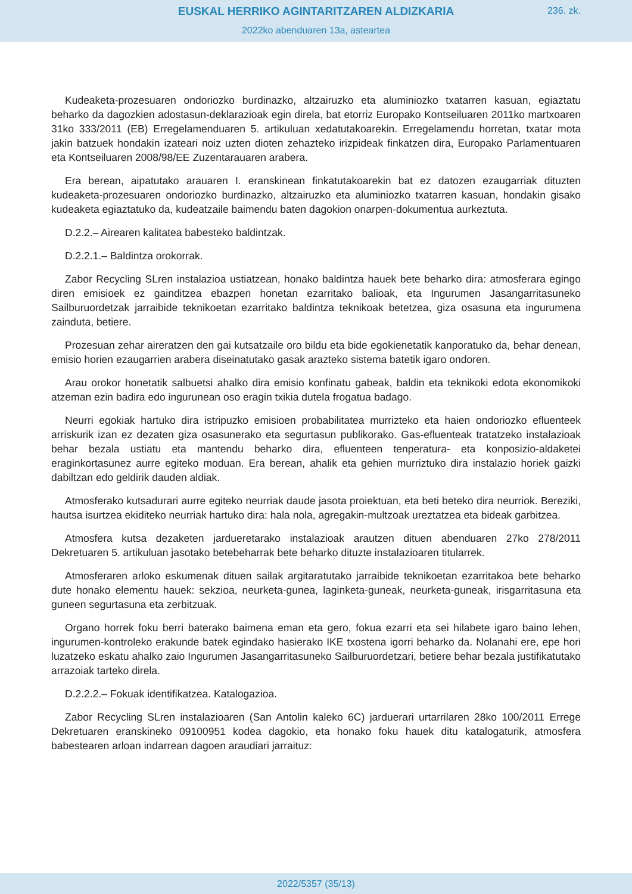EUSKAL HERRIKO AGINTARITZAREN ALDIZKARIA
236. zk.
2022ko abenduaren 13a, asteartea
Kudeaketa-prozesuaren ondoriozko burdinazko, altzairuzko eta aluminiozko txatarren kasuan, egiaztatu beharko da dagozkien adostasun-deklarazioak egin direla, bat etorriz Europako Kontseiluaren 2011ko martxoaren 31ko 333/2011 (EB) Erregelamenduaren 5. artikuluan xedatutakoarekin. Erregelamendu horretan, txatar mota jakin batzuek hondakin izateari noiz uzten dioten zehazteko irizpideak finkatzen dira, Europako Parlamentuaren eta Kontseiluaren 2008/98/EE Zuzentarauaren arabera.
Era berean, aipatutako arauaren I. eranskinean finkatutakoarekin bat ez datozen ezaugarriak dituzten kudeaketa-prozesuaren ondoriozko burdinazko, altzairuzko eta aluminiozko txatarren kasuan, hondakin gisako kudeaketa egiaztatuko da, kudeatzaile baimendu baten dagokion onarpen-dokumentua aurkeztuta.
D.2.2.– Airearen kalitatea babesteko baldintzak.
D.2.2.1.– Baldintza orokorrak.
Zabor Recycling SLren instalazioa ustiatzean, honako baldintza hauek bete beharko dira: atmosferara egingo diren emisioek ez gainditzea ebazpen honetan ezarritako balioak, eta Ingurumen Jasangarritasuneko Sailburuordetzak jarraibide teknikoetan ezarritako baldintza teknikoak betetzea, giza osasuna eta ingurumena zainduta, betiere.
Prozesuan zehar aireratzen den gai kutsatzaile oro bildu eta bide egokienetatik kanporatuko da, behar denean, emisio horien ezaugarrien arabera diseinatutako gasak arazteko sistema batetik igaro ondoren.
Arau orokor honetatik salbuetsi ahalko dira emisio konfinatu gabeak, baldin eta teknikoki edota ekonomikoki atzeman ezin badira edo ingurunean oso eragin txikia dutela frogatua badago.
Neurri egokiak hartuko dira istripuzko emisioen probabilitatea murrizteko eta haien ondoriozko efluenteek arriskurik izan ez dezaten giza osasunerako eta segurtasun publikorako. Gas-efluenteak tratatzeko instalazioak behar bezala ustiatu eta mantendu beharko dira, efluenteen tenperatura- eta konposizio-aldaketei eraginkortasunez aurre egiteko moduan. Era berean, ahalik eta gehien murriztuko dira instalazio horiek gaizki dabiltzan edo geldirik dauden aldiak.
Atmosferako kutsadurari aurre egiteko neurriak daude jasota proiektuan, eta beti beteko dira neurriok. Bereziki, hautsa isurtzea ekiditeko neurriak hartuko dira: hala nola, agregakin-multzoak ureztatzea eta bideak garbitzea.
Atmosfera kutsa dezaketen jardueretarako instalazioak arautzen dituen abenduaren 27ko 278/2011 Dekretuaren 5. artikuluan jasotako betebeharrak bete beharko dituzte instalazioaren titularrek.
Atmosferaren arloko eskumenak dituen sailak argitaratutako jarraibide teknikoetan ezarritakoa bete beharko dute honako elementu hauek: sekzioa, neurketa-gunea, laginketa-guneak, neurketa-guneak, irisgarritasuna eta guneen segurtasuna eta zerbitzuak.
Organo horrek foku berri baterako baimena eman eta gero, fokua ezarri eta sei hilabete igaro baino lehen, ingurumen-kontroleko erakunde batek egindako hasierako IKE txostena igorri beharko da. Nolanahi ere, epe hori luzatzeko eskatu ahalko zaio Ingurumen Jasangarritasuneko Sailburuordetzari, betiere behar bezala justifikatutako arrazoiak tarteko direla.
D.2.2.2.– Fokuak identifikatzea. Katalogazioa.
Zabor Recycling SLren instalazioaren (San Antolin kaleko 6C) jarduerari urtarrilaren 28ko 100/2011 Errege Dekretuaren eranskineko 09100951 kodea dagokio, eta honako foku hauek ditu katalogaturik, atmosfera babestearen arloan indarrean dagoen araudiari jarraituz:
2022/5357 (35/13)